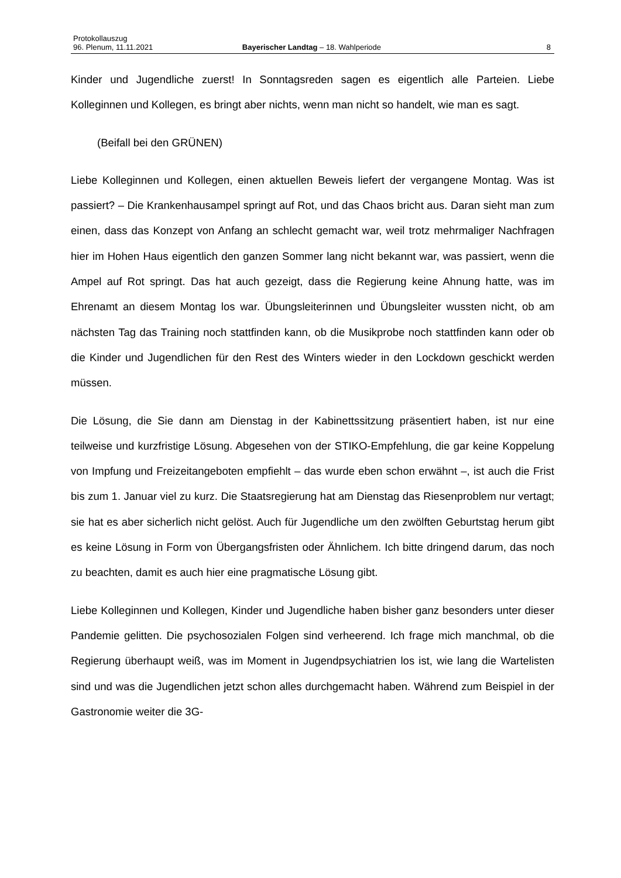Protokollauszug
96. Plenum, 11.11.2021 Bayerischer Landtag – 18. Wahlperiode 8
Kinder und Jugendliche zuerst! In Sonntagsreden sagen es eigentlich alle Parteien. Liebe Kolleginnen und Kollegen, es bringt aber nichts, wenn man nicht so handelt, wie man es sagt.
(Beifall bei den GRÜNEN)
Liebe Kolleginnen und Kollegen, einen aktuellen Beweis liefert der vergangene Montag. Was ist passiert? – Die Krankenhausampel springt auf Rot, und das Chaos bricht aus. Daran sieht man zum einen, dass das Konzept von Anfang an schlecht gemacht war, weil trotz mehrmaliger Nachfragen hier im Hohen Haus eigentlich den ganzen Sommer lang nicht bekannt war, was passiert, wenn die Ampel auf Rot springt. Das hat auch gezeigt, dass die Regierung keine Ahnung hatte, was im Ehrenamt an diesem Montag los war. Übungsleiterinnen und Übungsleiter wussten nicht, ob am nächsten Tag das Training noch stattfinden kann, ob die Musikprobe noch stattfinden kann oder ob die Kinder und Jugendlichen für den Rest des Winters wieder in den Lockdown geschickt werden müssen.
Die Lösung, die Sie dann am Dienstag in der Kabinettssitzung präsentiert haben, ist nur eine teilweise und kurzfristige Lösung. Abgesehen von der STIKO-Empfehlung, die gar keine Koppelung von Impfung und Freizeitangeboten empfiehlt – das wurde eben schon erwähnt –, ist auch die Frist bis zum 1. Januar viel zu kurz. Die Staatsregierung hat am Dienstag das Riesenproblem nur vertagt; sie hat es aber sicherlich nicht gelöst. Auch für Jugendliche um den zwölften Geburtstag herum gibt es keine Lösung in Form von Übergangsfristen oder Ähnlichem. Ich bitte dringend darum, das noch zu beachten, damit es auch hier eine pragmatische Lösung gibt.
Liebe Kolleginnen und Kollegen, Kinder und Jugendliche haben bisher ganz besonders unter dieser Pandemie gelitten. Die psychosozialen Folgen sind verheerend. Ich frage mich manchmal, ob die Regierung überhaupt weiß, was im Moment in Jugendpsychiatrien los ist, wie lang die Wartelisten sind und was die Jugendlichen jetzt schon alles durchgemacht haben. Während zum Beispiel in der Gastronomie weiter die 3G-